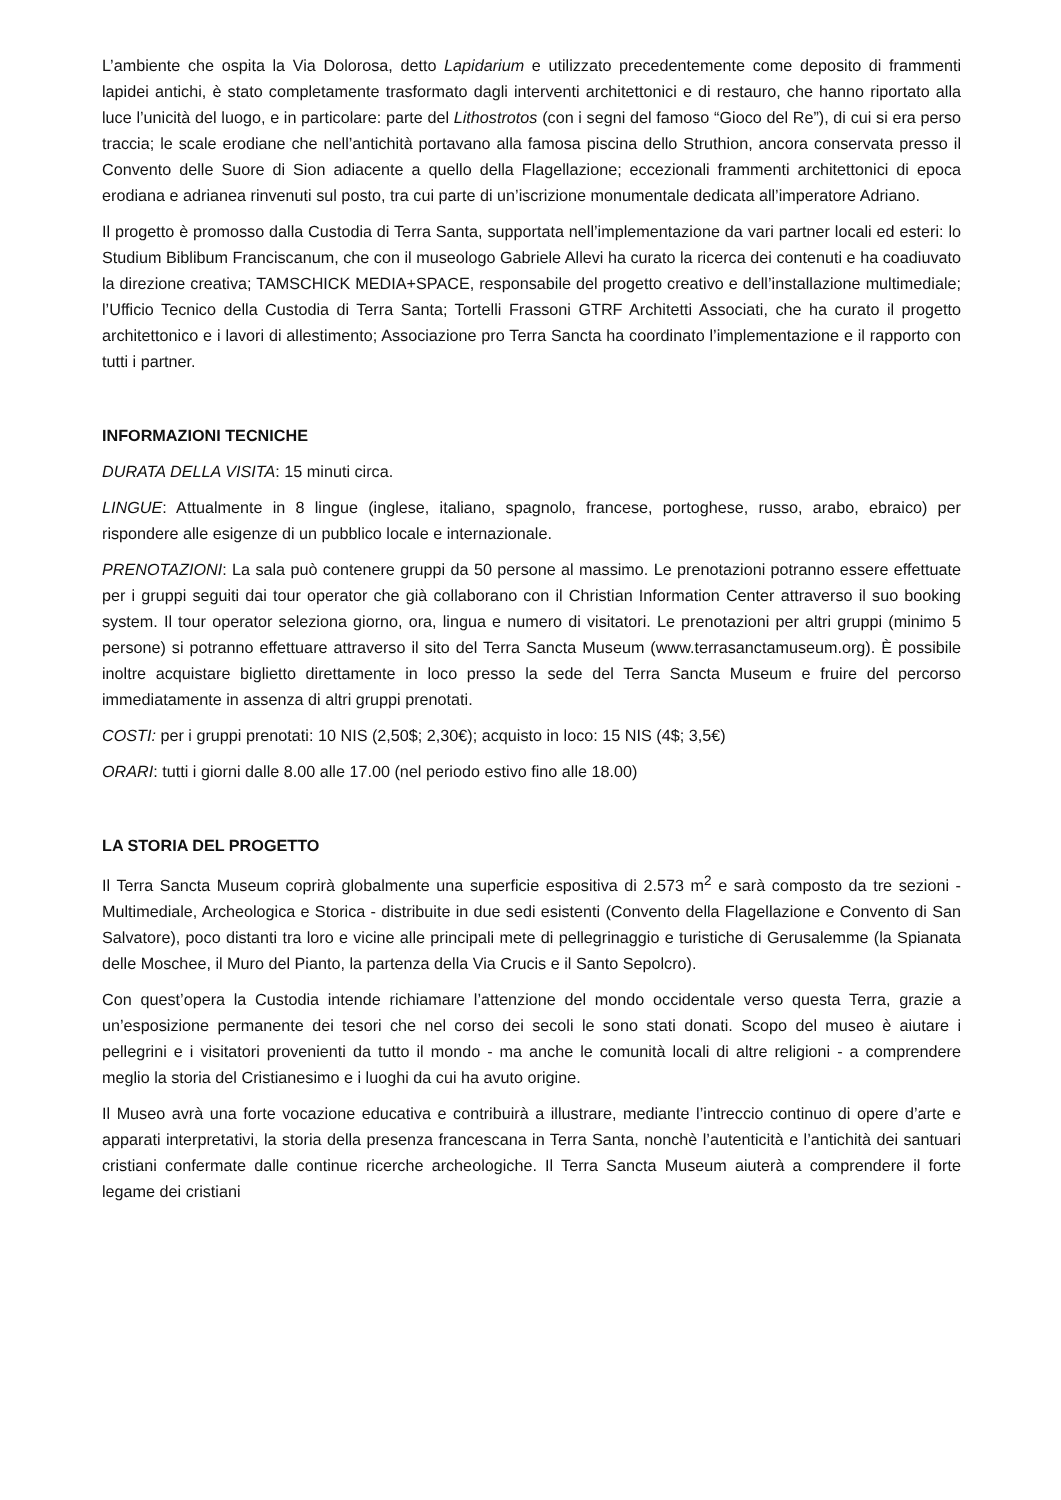L’ambiente che ospita la Via Dolorosa, detto Lapidarium e utilizzato precedentemente come deposito di frammenti lapidei antichi, è stato completamente trasformato dagli interventi architettonici e di restauro, che hanno riportato alla luce l’unicità del luogo, e in particolare: parte del Lithostrotos (con i segni del famoso “Gioco del Re”), di cui si era perso traccia; le scale erodiane che nell’antichità portavano alla famosa piscina dello Struthion, ancora conservata presso il Convento delle Suore di Sion adiacente a quello della Flagellazione; eccezionali frammenti architettonici di epoca erodiana e adrianea rinvenuti sul posto, tra cui parte di un’iscrizione monumentale dedicata all’imperatore Adriano.
Il progetto è promosso dalla Custodia di Terra Santa, supportata nell’implementazione da vari partner locali ed esteri: lo Studium Biblibum Franciscanum, che con il museologo Gabriele Allevi ha curato la ricerca dei contenuti e ha coadiuvato la direzione creativa; TAMSCHICK MEDIA+SPACE, responsabile del progetto creativo e dell’installazione multimediale; l’Ufficio Tecnico della Custodia di Terra Santa; Tortelli Frassoni GTRF Architetti Associati, che ha curato il progetto architettonico e i lavori di allestimento; Associazione pro Terra Sancta ha coordinato l’implementazione e il rapporto con tutti i partner.
INFORMAZIONI TECNICHE
DURATA DELLA VISITA: 15 minuti circa.
LINGUE: Attualmente in 8 lingue (inglese, italiano, spagnolo, francese, portoghese, russo, arabo, ebraico) per rispondere alle esigenze di un pubblico locale e internazionale.
PRENOTAZIONI: La sala può contenere gruppi da 50 persone al massimo. Le prenotazioni potranno essere effettuate per i gruppi seguiti dai tour operator che già collaborano con il Christian Information Center attraverso il suo booking system. Il tour operator seleziona giorno, ora, lingua e numero di visitatori. Le prenotazioni per altri gruppi (minimo 5 persone) si potranno effettuare attraverso il sito del Terra Sancta Museum (www.terrasanctamuseum.org). È possibile inoltre acquistare biglietto direttamente in loco presso la sede del Terra Sancta Museum e fruire del percorso immediatamente in assenza di altri gruppi prenotati.
COSTI: per i gruppi prenotati: 10 NIS (2,50$; 2,30€); acquisto in loco: 15 NIS (4$; 3,5€)
ORARI: tutti i giorni dalle 8.00 alle 17.00 (nel periodo estivo fino alle 18.00)
LA STORIA DEL PROGETTO
Il Terra Sancta Museum coprirà globalmente una superficie espositiva di 2.573 m<sup>2</sup> e sarà composto da tre sezioni - Multimediale, Archeologica e Storica - distribuite in due sedi esistenti (Convento della Flagellazione e Convento di San Salvatore), poco distanti tra loro e vicine alle principali mete di pellegrinaggio e turistiche di Gerusalemme (la Spianata delle Moschee, il Muro del Pianto, la partenza della Via Crucis e il Santo Sepolcro).
Con quest’opera la Custodia intende richiamare l’attenzione del mondo occidentale verso questa Terra, grazie a un’esposizione permanente dei tesori che nel corso dei secoli le sono stati donati. Scopo del museo è aiutare i pellegrini e i visitatori provenienti da tutto il mondo - ma anche le comunità locali di altre religioni - a comprendere meglio la storia del Cristianesimo e i luoghi da cui ha avuto origine.
Il Museo avrà una forte vocazione educativa e contribuirà a illustrare, mediante l’intreccio continuo di opere d’arte e apparati interpretativi, la storia della presenza francescana in Terra Santa, nonchè l’autenticità e l’antichità dei santuari cristiani confermate dalle continue ricerche archeologiche. Il Terra Sancta Museum aiuterà a comprendere il forte legame dei cristiani